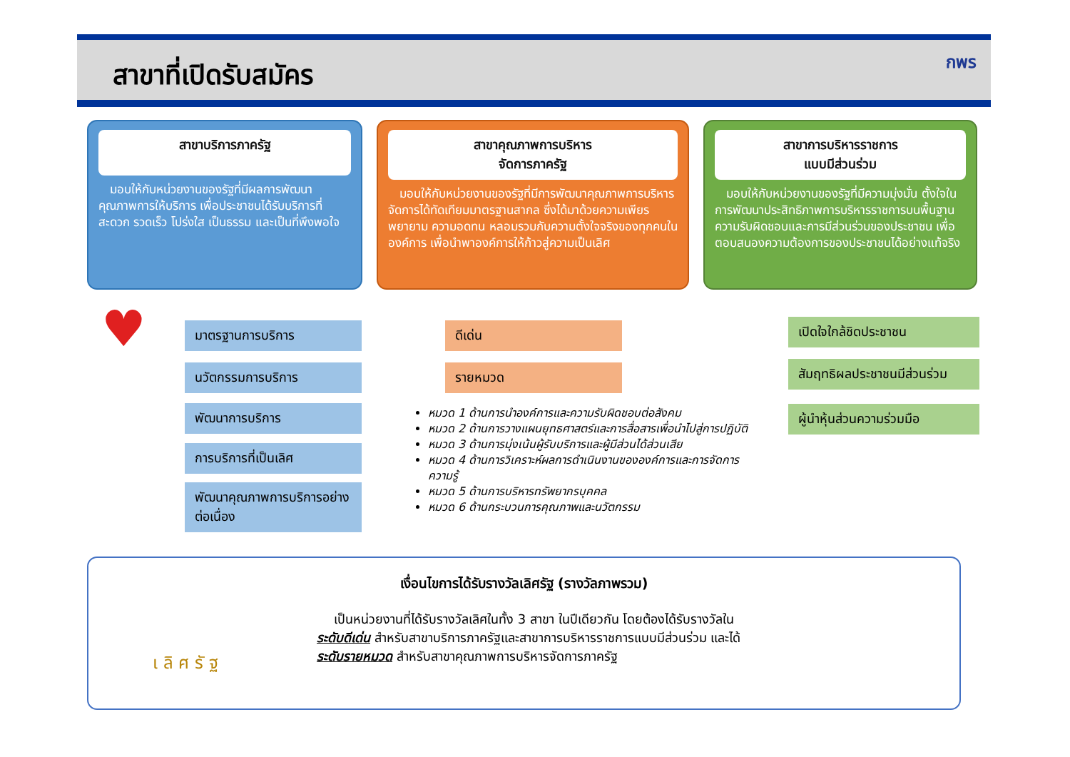สาขาที่เปิดรับสมัคร
กพร
สาขาบริการภาครัฐ
มอบให้กับหน่วยงานของรัฐที่มีผลการพัฒนาคุณภาพการให้บริการ เพื่อประชาชนได้รับบริการที่สะดวก รวดเร็ว โปร่งใส เป็นธรรม และเป็นที่พึงพอใจ
สาขาคุณภาพการบริหาร
จัดการภาครัฐ
มอบให้กับหน่วยงานของรัฐที่มีการพัฒนาคุณภาพการบริหารจัดการได้ทัดเทียมมาตรฐานสากล ซึ่งได้มาด้วยความเพียรพยายาม ความอดทน หลอมรวมกับความตั้งใจจริงของทุกคนในองค์การ เพื่อนำพาองค์การให้ก้าวสู่ความเป็นเลิศ
สาขาการบริหารราชการ
แบบมีส่วนร่วม
มอบให้กับหน่วยงานของรัฐที่มีความมุ่งมั่น ตั้งใจในการพัฒนาประสิทธิภาพการบริหารราชการบนพื้นฐานความรับผิดชอบและการมีส่วนร่วมของประชาชน เพื่อตอบสนองความต้องการของประชาชนได้อย่างแท้จริง
♥ มาตรฐานการบริการ
นวัตกรรมการบริการ
พัฒนาการบริการ
การบริการที่เป็นเลิศ
พัฒนาคุณภาพการบริการอย่างต่อเนื่อง
ดีเด่น
รายหมวด
เปิดใจใกล้ชิดประชาชน
สัมฤทธิผลประชาชนมีส่วนร่วม
ผู้นำหุ้นส่วนความร่วมมือ
หมวด 1 ด้านการนำองค์การและความรับผิดชอบต่อสังคม
หมวด 2 ด้านการวางแผนยุทธศาสตร์และการสื่อสารเพื่อนำไปสู่การปฏิบัติ
หมวด 3 ด้านการมุ่งเน้นผู้รับบริการและผู้มีส่วนได้ส่วนเสีย
หมวด 4 ด้านการวิเคราะห์ผลการดำเนินงานขององค์การและการจัดการความรู้
หมวด 5 ด้านการบริหารทรัพยากรบุคคล
หมวด 6 ด้านกระบวนการคุณภาพและนวัตกรรม
เ ลิ ศ รั ฐ
เงื่อนไขการได้รับรางวัลเลิศรัฐ (รางวัลภาพรวม)
เป็นหน่วยงานที่ได้รับรางวัลเลิศในทั้ง 3 สาขา ในปีเดียวกัน โดยต้องได้รับรางวัลในระดับดีเด่น สำหรับสาขาบริการภาครัฐและสาขาการบริหารราชการแบบมีส่วนร่วม และได้ระดับรายหมวด สำหรับสาขาคุณภาพการบริหารจัดการภาครัฐ